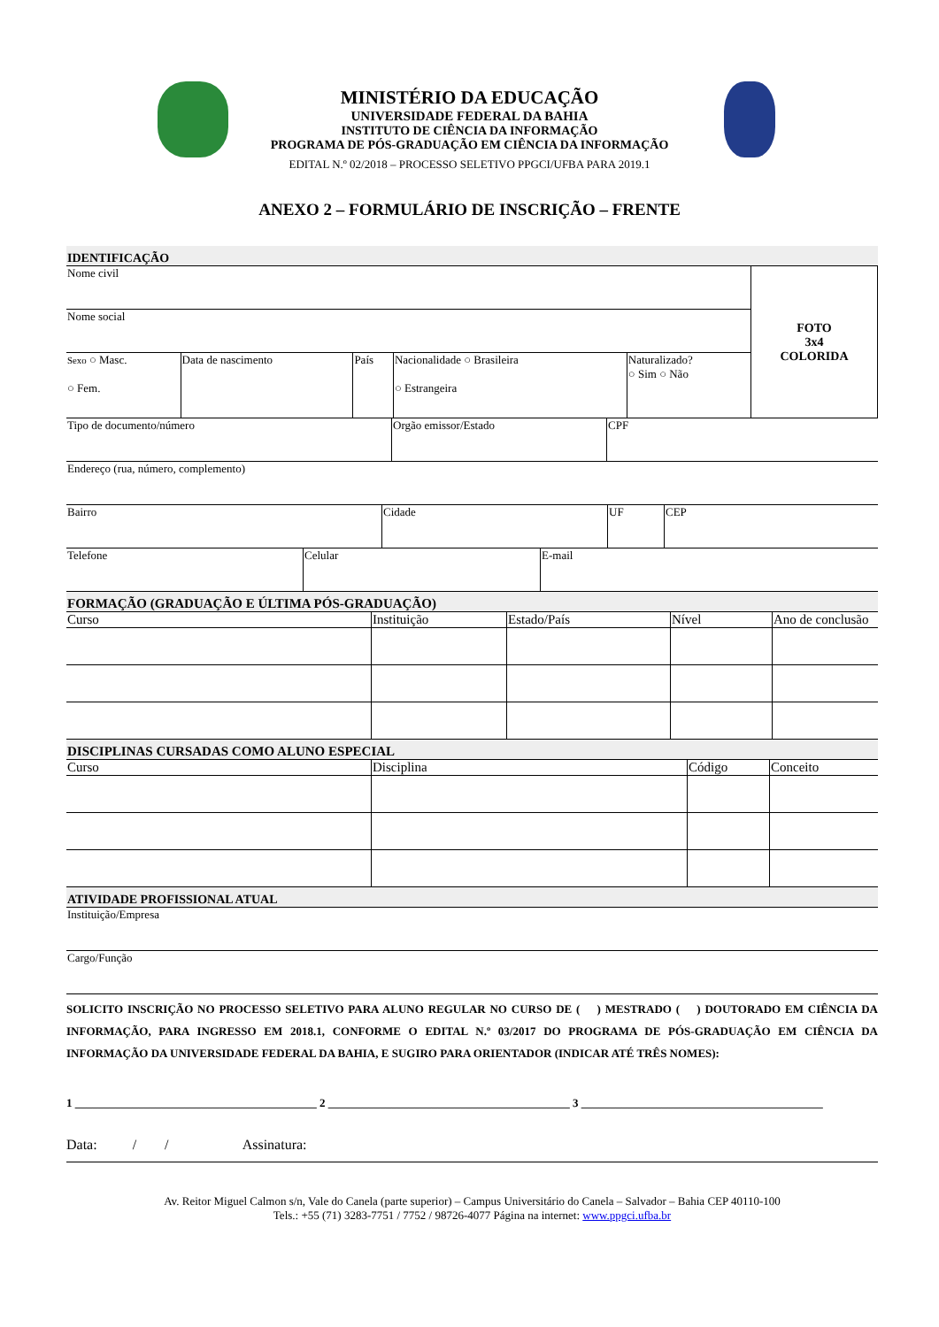MINISTÉRIO DA EDUCAÇÃO
UNIVERSIDADE FEDERAL DA BAHIA
INSTITUTO DE CIÊNCIA DA INFORMAÇÃO
PROGRAMA DE PÓS-GRADUAÇÃO EM CIÊNCIA DA INFORMAÇÃO
EDITAL N.º 02/2018 – PROCESSO SELETIVO PPGCI/UFBA PARA 2019.1
ANEXO 2 – FORMULÁRIO DE INSCRIÇÃO – FRENTE
| IDENTIFICAÇÃO | | | | | |
| Nome civil | | | | | FOTO 3x4 COLORIDA |
| Nome social | | | | | |
| Sexo ○ Masc. ○ Fem. | Data de nascimento | País | Nacionalidade ○ Brasileira ○ Estrangeira | Naturalizado? ○ Sim ○ Não | |
| Tipo de documento/número | Orgão emissor/Estado | CPF |
| Endereço (rua, número, complemento) |
| Bairro | Cidade | UF | CEP |
| Telefone | Celular | E-mail |
| FORMAÇÃO (GRADUAÇÃO E ÚLTIMA PÓS-GRADUAÇÃO) | | | | |
| Curso | Instituição | Estado/País | Nível | Ano de conclusão |
| DISCIPLINAS CURSADAS COMO ALUNO ESPECIAL | | | |
| Curso | Disciplina | Código | Conceito |
| ATIVIDADE PROFISSIONAL ATUAL |
| Instituição/Empresa |
| Cargo/Função |
SOLICITO INSCRIÇÃO NO PROCESSO SELETIVO PARA ALUNO REGULAR NO CURSO DE ( ) MESTRADO ( ) DOUTORADO EM CIÊNCIA DA INFORMAÇÃO, PARA INGRESSO EM 2018.1, CONFORME O EDITAL N.º 03/2017 DO PROGRAMA DE PÓS-GRADUAÇÃO EM CIÊNCIA DA INFORMAÇÃO DA UNIVERSIDADE FEDERAL DA BAHIA, E SUGIRO PARA ORIENTADOR (INDICAR ATÉ TRÊS NOMES):
1 __________________________________________ 2 __________________________________________ 3 __________________________________________
Data: / / Assinatura:
Av. Reitor Miguel Calmon s/n, Vale do Canela (parte superior) – Campus Universitário do Canela – Salvador – Bahia CEP 40110-100
Tels.: +55 (71) 3283-7751 / 7752 / 98726-4077 Página na internet: www.ppgci.ufba.br